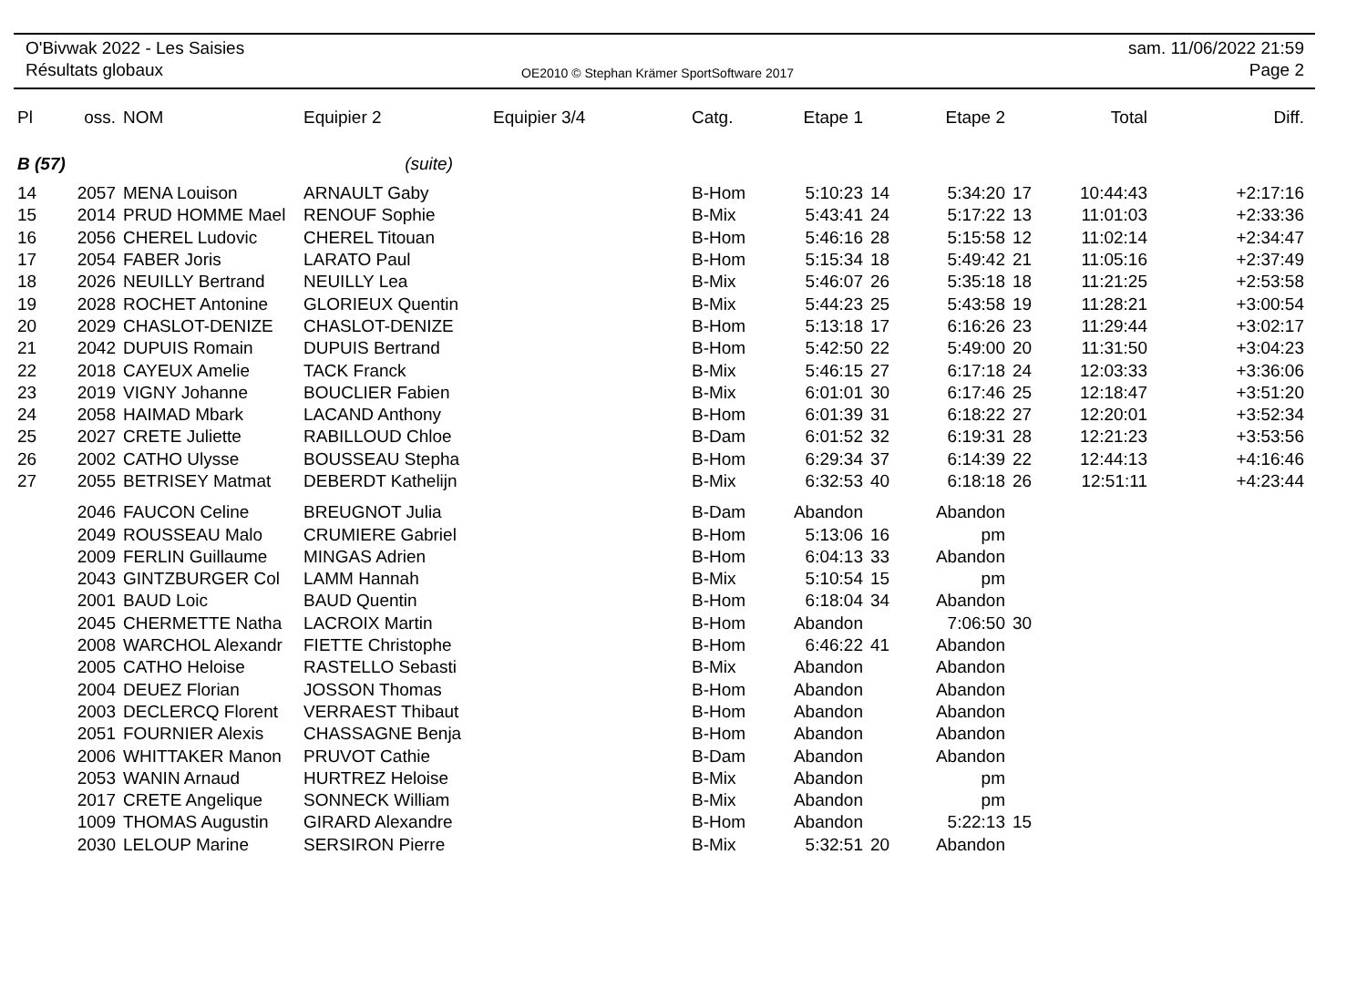O'Bivwak 2022 - Les Saisies
Résultats globaux
OE2010 © Stephan Krämer SportSoftware 2017
sam. 11/06/2022 21:59
Page 2
| Pl | oss. | NOM | Equipier 2 | Equipier 3/4 | Catg. | Etape 1 | | Etape 2 | | Total | Diff. |
| --- | --- | --- | --- | --- | --- | --- | --- | --- | --- | --- | --- |
| B (57) | | | (suite) | | | | | | | | |
| 14 | 2057 | MENA Louison | ARNAULT Gaby | | B-Hom | 5:10:23 | 14 | 5:34:20 | 17 | 10:44:43 | +2:17:16 |
| 15 | 2014 | PRUD HOMME Mael | RENOUF Sophie | | B-Mix | 5:43:41 | 24 | 5:17:22 | 13 | 11:01:03 | +2:33:36 |
| 16 | 2056 | CHEREL Ludovic | CHEREL Titouan | | B-Hom | 5:46:16 | 28 | 5:15:58 | 12 | 11:02:14 | +2:34:47 |
| 17 | 2054 | FABER Joris | LARATO Paul | | B-Hom | 5:15:34 | 18 | 5:49:42 | 21 | 11:05:16 | +2:37:49 |
| 18 | 2026 | NEUILLY Bertrand | NEUILLY Lea | | B-Mix | 5:46:07 | 26 | 5:35:18 | 18 | 11:21:25 | +2:53:58 |
| 19 | 2028 | ROCHET Antonine | GLORIEUX Quentin | | B-Mix | 5:44:23 | 25 | 5:43:58 | 19 | 11:28:21 | +3:00:54 |
| 20 | 2029 | CHASLOT-DENIZE | CHASLOT-DENIZE | | B-Hom | 5:13:18 | 17 | 6:16:26 | 23 | 11:29:44 | +3:02:17 |
| 21 | 2042 | DUPUIS Romain | DUPUIS Bertrand | | B-Hom | 5:42:50 | 22 | 5:49:00 | 20 | 11:31:50 | +3:04:23 |
| 22 | 2018 | CAYEUX Amelie | TACK Franck | | B-Mix | 5:46:15 | 27 | 6:17:18 | 24 | 12:03:33 | +3:36:06 |
| 23 | 2019 | VIGNY Johanne | BOUCLIER Fabien | | B-Mix | 6:01:01 | 30 | 6:17:46 | 25 | 12:18:47 | +3:51:20 |
| 24 | 2058 | HAIMAD Mbark | LACAND Anthony | | B-Hom | 6:01:39 | 31 | 6:18:22 | 27 | 12:20:01 | +3:52:34 |
| 25 | 2027 | CRETE Juliette | RABILLOUD Chloe | | B-Dam | 6:01:52 | 32 | 6:19:31 | 28 | 12:21:23 | +3:53:56 |
| 26 | 2002 | CATHO Ulysse | BOUSSEAU Stepha | | B-Hom | 6:29:34 | 37 | 6:14:39 | 22 | 12:44:13 | +4:16:46 |
| 27 | 2055 | BETRISEY Matmat | DEBERDT Kathelijn | | B-Mix | 6:32:53 | 40 | 6:18:18 | 26 | 12:51:11 | +4:23:44 |
| | 2046 | FAUCON Celine | BREUGNOT Julia | | B-Dam | Abandon | | Abandon | | | |
| | 2049 | ROUSSEAU Malo | CRUMIERE Gabriel | | B-Hom | 5:13:06 | 16 | pm | | | |
| | 2009 | FERLIN Guillaume | MINGAS Adrien | | B-Hom | 6:04:13 | 33 | Abandon | | | |
| | 2043 | GINTZBURGER Col | LAMM Hannah | | B-Mix | 5:10:54 | 15 | pm | | | |
| | 2001 | BAUD Loic | BAUD Quentin | | B-Hom | 6:18:04 | 34 | Abandon | | | |
| | 2045 | CHERMETTE Natha | LACROIX Martin | | B-Hom | Abandon | | 7:06:50 | 30 | | |
| | 2008 | WARCHOL Alexandr | FIETTE Christophe | | B-Hom | 6:46:22 | 41 | Abandon | | | |
| | 2005 | CATHO Heloise | RASTELLO Sebasti | | B-Mix | Abandon | | Abandon | | | |
| | 2004 | DEUEZ Florian | JOSSON Thomas | | B-Hom | Abandon | | Abandon | | | |
| | 2003 | DECLERCQ Florent | VERRAEST Thibaut | | B-Hom | Abandon | | Abandon | | | |
| | 2051 | FOURNIER Alexis | CHASSAGNE Benja | | B-Hom | Abandon | | Abandon | | | |
| | 2006 | WHITTAKER Manon | PRUVOT Cathie | | B-Dam | Abandon | | Abandon | | | |
| | 2053 | WANIN Arnaud | HURTREZ Heloise | | B-Mix | Abandon | | pm | | | |
| | 2017 | CRETE Angelique | SONNECK William | | B-Mix | Abandon | | pm | | | |
| | 1009 | THOMAS Augustin | GIRARD Alexandre | | B-Hom | Abandon | | 5:22:13 | 15 | | |
| | 2030 | LELOUP Marine | SERSIRON Pierre | | B-Mix | 5:32:51 | 20 | Abandon | | | |